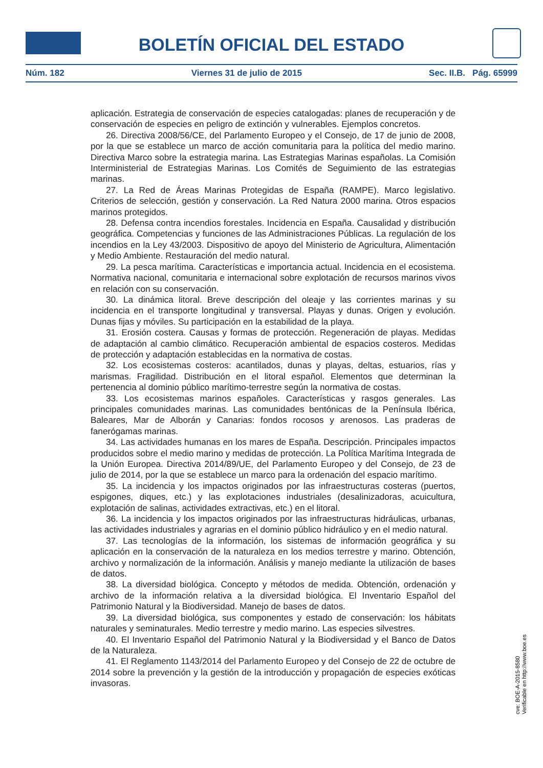BOLETÍN OFICIAL DEL ESTADO
Núm. 182 Viernes 31 de julio de 2015 Sec. II.B. Pág. 65999
aplicación. Estrategia de conservación de especies catalogadas: planes de recuperación y de conservación de especies en peligro de extinción y vulnerables. Ejemplos concretos.
26. Directiva 2008/56/CE, del Parlamento Europeo y el Consejo, de 17 de junio de 2008, por la que se establece un marco de acción comunitaria para la política del medio marino. Directiva Marco sobre la estrategia marina. Las Estrategias Marinas españolas. La Comisión Interministerial de Estrategias Marinas. Los Comités de Seguimiento de las estrategias marinas.
27. La Red de Áreas Marinas Protegidas de España (RAMPE). Marco legislativo. Criterios de selección, gestión y conservación. La Red Natura 2000 marina. Otros espacios marinos protegidos.
28. Defensa contra incendios forestales. Incidencia en España. Causalidad y distribución geográfica. Competencias y funciones de las Administraciones Públicas. La regulación de los incendios en la Ley 43/2003. Dispositivo de apoyo del Ministerio de Agricultura, Alimentación y Medio Ambiente. Restauración del medio natural.
29. La pesca marítima. Características e importancia actual. Incidencia en el ecosistema. Normativa nacional, comunitaria e internacional sobre explotación de recursos marinos vivos en relación con su conservación.
30. La dinámica litoral. Breve descripción del oleaje y las corrientes marinas y su incidencia en el transporte longitudinal y transversal. Playas y dunas. Origen y evolución. Dunas fijas y móviles. Su participación en la estabilidad de la playa.
31. Erosión costera. Causas y formas de protección. Regeneración de playas. Medidas de adaptación al cambio climático. Recuperación ambiental de espacios costeros. Medidas de protección y adaptación establecidas en la normativa de costas.
32. Los ecosistemas costeros: acantilados, dunas y playas, deltas, estuarios, rías y marismas. Fragilidad. Distribución en el litoral español. Elementos que determinan la pertenencia al dominio público marítimo-terrestre según la normativa de costas.
33. Los ecosistemas marinos españoles. Características y rasgos generales. Las principales comunidades marinas. Las comunidades bentónicas de la Península Ibérica, Baleares, Mar de Alborán y Canarias: fondos rocosos y arenosos. Las praderas de fanerógamas marinas.
34. Las actividades humanas en los mares de España. Descripción. Principales impactos producidos sobre el medio marino y medidas de protección. La Política Marítima Integrada de la Unión Europea. Directiva 2014/89/UE, del Parlamento Europeo y del Consejo, de 23 de julio de 2014, por la que se establece un marco para la ordenación del espacio marítimo.
35. La incidencia y los impactos originados por las infraestructuras costeras (puertos, espigones, diques, etc.) y las explotaciones industriales (desalinizadoras, acuicultura, explotación de salinas, actividades extractivas, etc.) en el litoral.
36. La incidencia y los impactos originados por las infraestructuras hidráulicas, urbanas, las actividades industriales y agrarias en el dominio público hidráulico y en el medio natural.
37. Las tecnologías de la información, los sistemas de información geográfica y su aplicación en la conservación de la naturaleza en los medios terrestre y marino. Obtención, archivo y normalización de la información. Análisis y manejo mediante la utilización de bases de datos.
38. La diversidad biológica. Concepto y métodos de medida. Obtención, ordenación y archivo de la información relativa a la diversidad biológica. El Inventario Español del Patrimonio Natural y la Biodiversidad. Manejo de bases de datos.
39. La diversidad biológica, sus componentes y estado de conservación: los hábitats naturales y seminaturales. Medio terrestre y medio marino. Las especies silvestres.
40. El Inventario Español del Patrimonio Natural y la Biodiversidad y el Banco de Datos de la Naturaleza.
41. El Reglamento 1143/2014 del Parlamento Europeo y del Consejo de 22 de octubre de 2014 sobre la prevención y la gestión de la introducción y propagación de especies exóticas invasoras.
cve: BOE-A-2015-8580
Verificable en http://www.boe.es